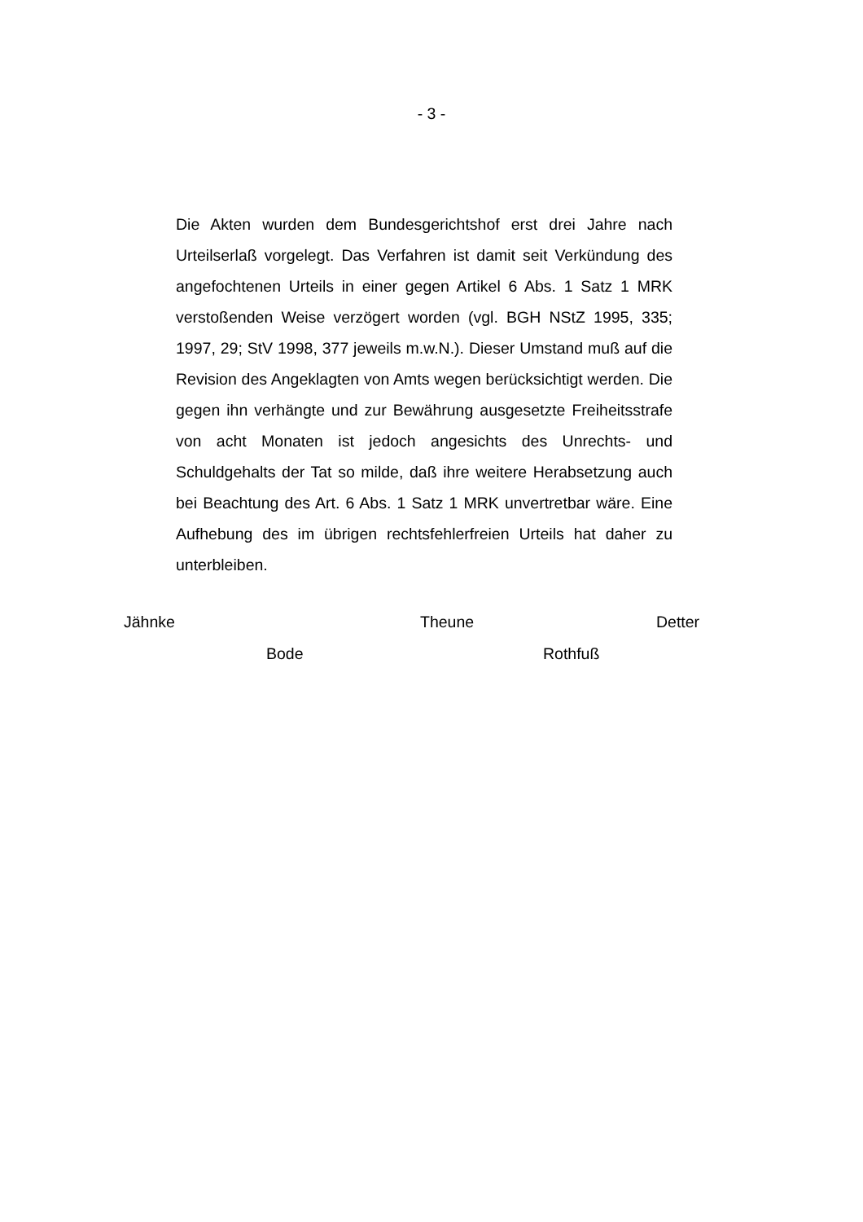- 3 -
Die Akten wurden dem Bundesgerichtshof erst drei Jahre nach Urteilserlaß vorgelegt. Das Verfahren ist damit seit Verkündung des angefochtenen Urteils in einer gegen Artikel 6 Abs. 1 Satz 1 MRK verstoßenden Weise verzögert worden (vgl. BGH NStZ 1995, 335; 1997, 29; StV 1998, 377 jeweils m.w.N.). Dieser Umstand muß auf die Revision des Angeklagten von Amts wegen berücksichtigt werden. Die gegen ihn verhängte und zur Bewährung ausgesetzte Freiheitsstrafe von acht Monaten ist jedoch angesichts des Unrechts- und Schuldgehalts der Tat so milde, daß ihre weitere Herabsetzung auch bei Beachtung des Art. 6 Abs. 1 Satz 1 MRK unvertretbar wäre. Eine Aufhebung des im übrigen rechtsfehlerfreien Urteils hat daher zu unterbleiben.
Jähnke Theune Detter
Bode Rothfuß